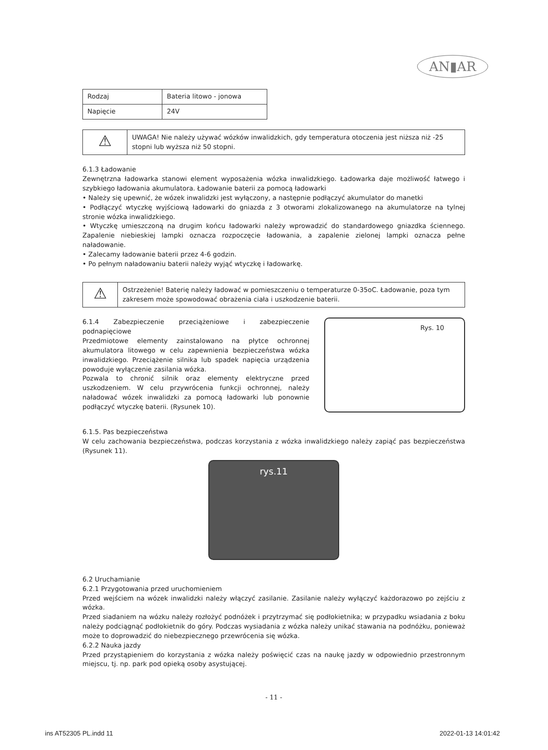AN▮AR
| Rodzaj | Bateria litowo - jonowa |
| Napięcie | 24V |
⚠
UWAGA! Nie należy używać wózków inwalidzkich, gdy temperatura otoczenia jest niższa niż -25 stopni lub wyższa niż 50 stopni.
6.1.3 Ładowanie
Zewnętrzna ładowarka stanowi element wyposażenia wózka inwalidzkiego. Ładowarka daje możliwość łatwego i szybkiego ładowania akumulatora. Ładowanie baterii za pomocą ładowarki
• Należy się upewnić, że wózek inwalidzki jest wyłączony, a następnie podłączyć akumulator do manetki
• Podłączyć wtyczkę wyjściową ładowarki do gniazda z 3 otworami zlokalizowanego na akumulatorze na tylnej stronie wózka inwalidzkiego.
• Wtyczkę umieszczoną na drugim końcu ładowarki należy wprowadzić do standardowego gniazdka ściennego. Zapalenie niebieskiej lampki oznacza rozpoczęcie ładowania, a zapalenie zielonej lampki oznacza pełne naładowanie.
• Zalecamy ładowanie baterii przez 4-6 godzin.
• Po pełnym naładowaniu baterii należy wyjąć wtyczkę i ładowarkę.
⚠
Ostrzeżenie! Baterię należy ładować w pomieszczeniu o temperaturze 0-35oC. Ładowanie, poza tym zakresem może spowodować obrażenia ciała i uszkodzenie baterii.
6.1.4 Zabezpieczenie przeciążeniowe i zabezpieczenie podnapięciowe
Przedmiotowe elementy zainstalowano na płytce ochronnej akumulatora litowego w celu zapewnienia bezpieczeństwa wózka inwalidzkiego. Przeciążenie silnika lub spadek napięcia urządzenia powoduje wyłączenie zasilania wózka.
Pozwala to chronić silnik oraz elementy elektryczne przed uszkodzeniem. W celu przywrócenia funkcji ochronnej, należy naładować wózek inwalidzki za pomocą ładowarki lub ponownie podłączyć wtyczkę baterii. (Rysunek 10).
Rys. 10
6.1.5. Pas bezpieczeństwa
W celu zachowania bezpieczeństwa, podczas korzystania z wózka inwalidzkiego należy zapiąć pas bezpieczeństwa (Rysunek 11).
rys.11
6.2 Uruchamianie
6.2.1 Przygotowania przed uruchomieniem
Przed wejściem na wózek inwalidzki należy włączyć zasilanie. Zasilanie należy wyłączyć każdorazowo po zejściu z wózka.
Przed siadaniem na wózku należy rozłożyć podnóżek i przytrzymać się podłokietnika; w przypadku wsiadania z boku należy podciągnąć podłokietnik do góry. Podczas wysiadania z wózka należy unikać stawania na podnóżku, ponieważ może to doprowadzić do niebezpiecznego przewrócenia się wózka.
6.2.2 Nauka jazdy
Przed przystąpieniem do korzystania z wózka należy poświęcić czas na naukę jazdy w odpowiednio przestronnym miejscu, tj. np. park pod opieką osoby asystującej.
- 11 -
ins AT52305 PL.indd 11 2022-01-13 14:01:42